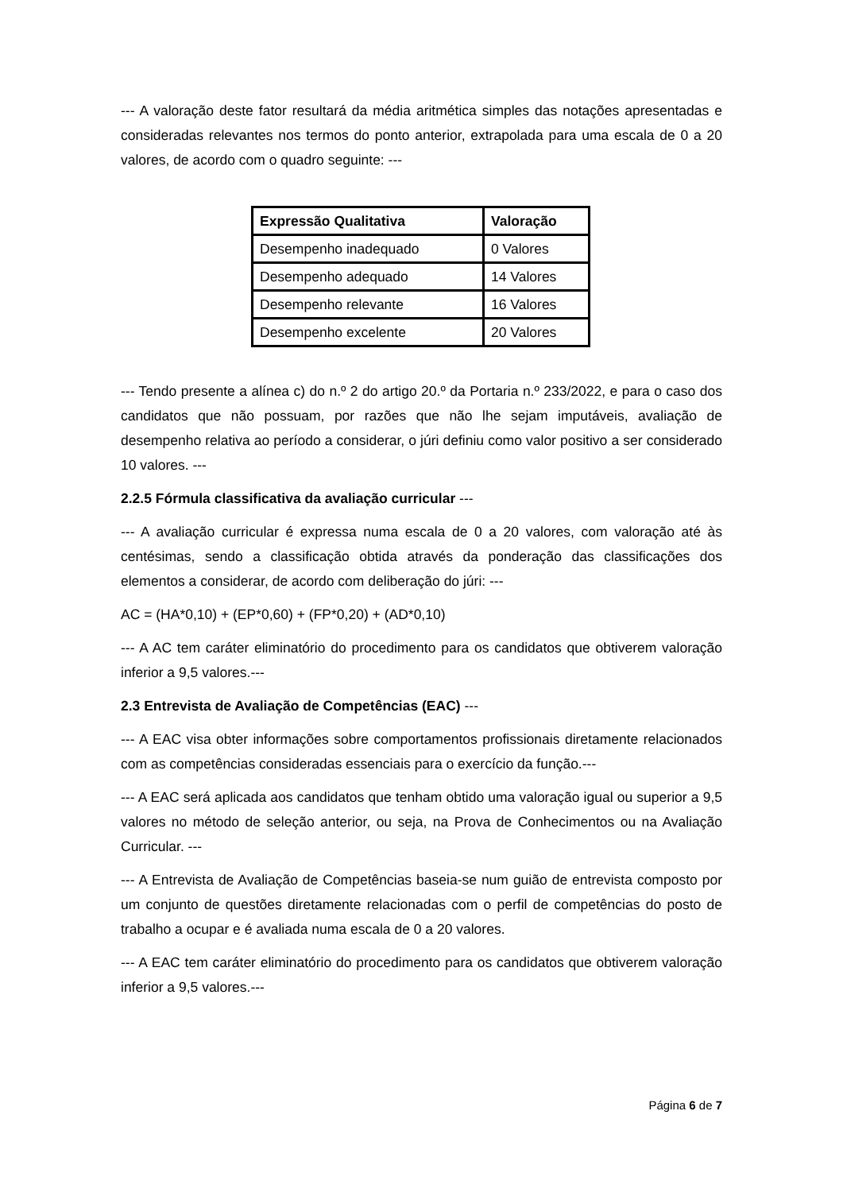--- A valoração deste fator resultará da média aritmética simples das notações apresentadas e consideradas relevantes nos termos do ponto anterior, extrapolada para uma escala de 0 a 20 valores, de acordo com o quadro seguinte: ---
| Expressão Qualitativa | Valoração |
| --- | --- |
| Desempenho inadequado | 0 Valores |
| Desempenho adequado | 14 Valores |
| Desempenho relevante | 16 Valores |
| Desempenho excelente | 20 Valores |
--- Tendo presente a alínea c) do n.º 2 do artigo 20.º da Portaria n.º 233/2022, e para o caso dos candidatos que não possuam, por razões que não lhe sejam imputáveis, avaliação de desempenho relativa ao período a considerar, o júri definiu como valor positivo a ser considerado 10 valores. ---
2.2.5 Fórmula classificativa da avaliação curricular ---
--- A avaliação curricular é expressa numa escala de 0 a 20 valores, com valoração até às centésimas, sendo a classificação obtida através da ponderação das classificações dos elementos a considerar, de acordo com deliberação do júri: ---
AC = (HA*0,10) + (EP*0,60) + (FP*0,20) + (AD*0,10)
--- A AC tem caráter eliminatório do procedimento para os candidatos que obtiverem valoração inferior a 9,5 valores.---
2.3 Entrevista de Avaliação de Competências (EAC) ---
--- A EAC visa obter informações sobre comportamentos profissionais diretamente relacionados com as competências consideradas essenciais para o exercício da função.---
--- A EAC será aplicada aos candidatos que tenham obtido uma valoração igual ou superior a 9,5 valores no método de seleção anterior, ou seja, na Prova de Conhecimentos ou na Avaliação Curricular. ---
--- A Entrevista de Avaliação de Competências baseia-se num guião de entrevista composto por um conjunto de questões diretamente relacionadas com o perfil de competências do posto de trabalho a ocupar e é avaliada numa escala de 0 a 20 valores.
--- A EAC tem caráter eliminatório do procedimento para os candidatos que obtiverem valoração inferior a 9,5 valores.---
Página 6 de 7